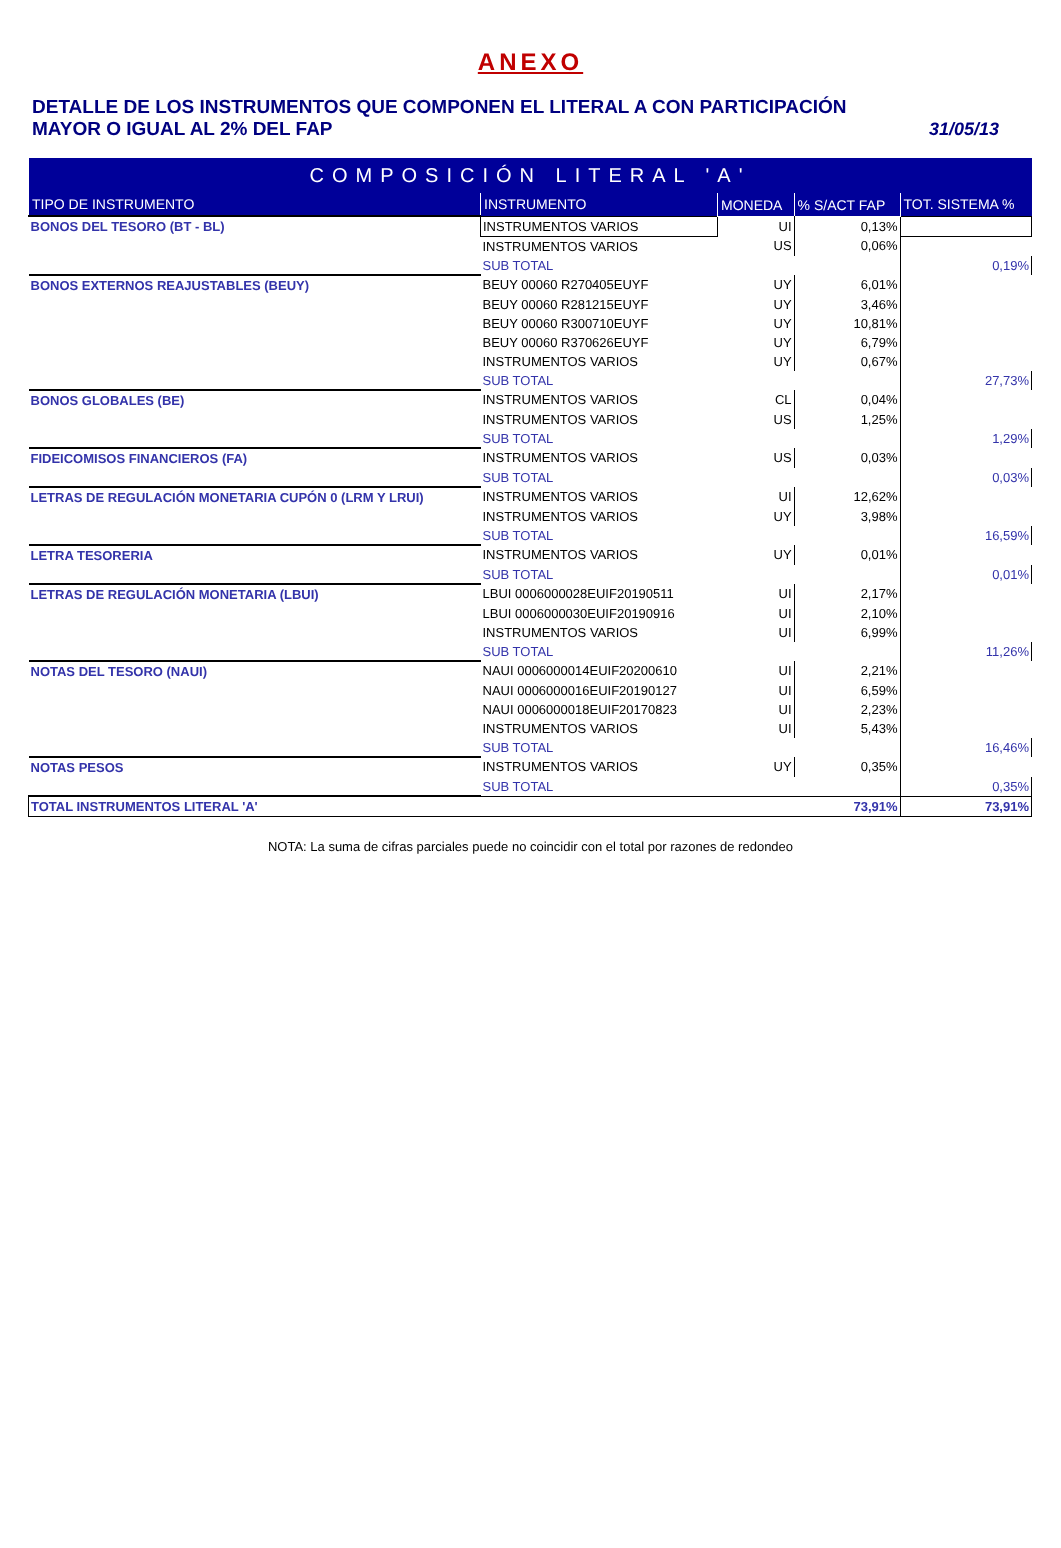ANEXO
DETALLE DE LOS INSTRUMENTOS QUE COMPONEN EL LITERAL A CON PARTICIPACIÓN
MAYOR O IGUAL AL 2% DEL FAP
31/05/13
| COMPOSICIÓN LITERAL 'A' | | | | |
| TIPO DE INSTRUMENTO | INSTRUMENTO | MONEDA | % S/ACT FAP | TOT. SISTEMA % |
| BONOS DEL TESORO (BT - BL) | INSTRUMENTOS VARIOS | UI | 0,13% | |
| | INSTRUMENTOS VARIOS | US | 0,06% | |
| | SUB TOTAL | | | 0,19% |
| BONOS EXTERNOS REAJUSTABLES (BEUY) | BEUY 00060 R270405EUYF | UY | 6,01% | |
| | BEUY 00060 R281215EUYF | UY | 3,46% | |
| | BEUY 00060 R300710EUYF | UY | 10,81% | |
| | BEUY 00060 R370626EUYF | UY | 6,79% | |
| | INSTRUMENTOS VARIOS | UY | 0,67% | |
| | SUB TOTAL | | | 27,73% |
| BONOS GLOBALES (BE) | INSTRUMENTOS VARIOS | CL | 0,04% | |
| | INSTRUMENTOS VARIOS | US | 1,25% | |
| | SUB TOTAL | | | 1,29% |
| FIDEICOMISOS FINANCIEROS (FA) | INSTRUMENTOS VARIOS | US | 0,03% | |
| | SUB TOTAL | | | 0,03% |
| LETRAS DE REGULACIÓN MONETARIA CUPÓN 0 (LRM Y LRUI) | INSTRUMENTOS VARIOS | UI | 12,62% | |
| | INSTRUMENTOS VARIOS | UY | 3,98% | |
| | SUB TOTAL | | | 16,59% |
| LETRA TESORERIA | INSTRUMENTOS VARIOS | UY | 0,01% | |
| | SUB TOTAL | | | 0,01% |
| LETRAS DE REGULACIÓN MONETARIA (LBUI) | LBUI 0006000028EUIF20190511 | UI | 2,17% | |
| | LBUI 0006000030EUIF20190916 | UI | 2,10% | |
| | INSTRUMENTOS VARIOS | UI | 6,99% | |
| | SUB TOTAL | | | 11,26% |
| NOTAS DEL TESORO (NAUI) | NAUI 0006000014EUIF20200610 | UI | 2,21% | |
| | NAUI 0006000016EUIF20190127 | UI | 6,59% | |
| | NAUI 0006000018EUIF20170823 | UI | 2,23% | |
| | INSTRUMENTOS VARIOS | UI | 5,43% | |
| | SUB TOTAL | | | 16,46% |
| NOTAS PESOS | INSTRUMENTOS VARIOS | UY | 0,35% | |
| | SUB TOTAL | | | 0,35% |
| TOTAL INSTRUMENTOS LITERAL 'A' | | | 73,91% | 73,91% |
NOTA: La suma de cifras parciales puede no coincidir con el total por razones de redondeo